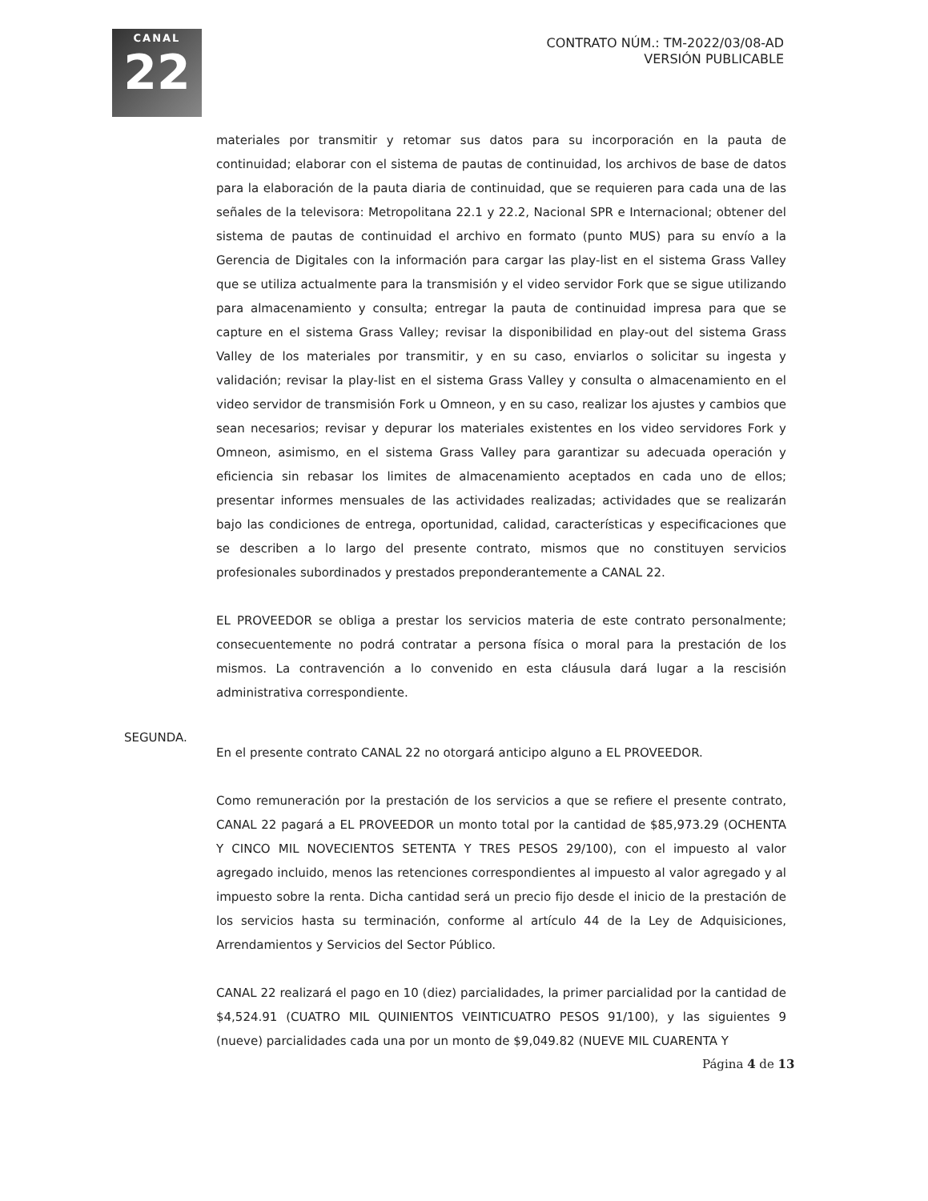CANAL
22
CONTRATO NÚM.: TM-2022/03/08-AD
VERSIÓN PUBLICABLE
materiales por transmitir y retomar sus datos para su incorporación en la pauta de continuidad; elaborar con el sistema de pautas de continuidad, los archivos de base de datos para la elaboración de la pauta diaria de continuidad, que se requieren para cada una de las señales de la televisora: Metropolitana 22.1 y 22.2, Nacional SPR e Internacional; obtener del sistema de pautas de continuidad el archivo en formato (punto MUS) para su envío a la Gerencia de Digitales con la información para cargar las play-list en el sistema Grass Valley que se utiliza actualmente para la transmisión y el video servidor Fork que se sigue utilizando para almacenamiento y consulta; entregar la pauta de continuidad impresa para que se capture en el sistema Grass Valley; revisar la disponibilidad en play-out del sistema Grass Valley de los materiales por transmitir, y en su caso, enviarlos o solicitar su ingesta y validación; revisar la play-list en el sistema Grass Valley y consulta o almacenamiento en el video servidor de transmisión Fork u Omneon, y en su caso, realizar los ajustes y cambios que sean necesarios; revisar y depurar los materiales existentes en los video servidores Fork y Omneon, asimismo, en el sistema Grass Valley para garantizar su adecuada operación y eficiencia sin rebasar los limites de almacenamiento aceptados en cada uno de ellos; presentar informes mensuales de las actividades realizadas; actividades que se realizarán bajo las condiciones de entrega, oportunidad, calidad, características y especificaciones que se describen a lo largo del presente contrato, mismos que no constituyen servicios profesionales subordinados y prestados preponderantemente a CANAL 22.
EL PROVEEDOR se obliga a prestar los servicios materia de este contrato personalmente; consecuentemente no podrá contratar a persona física o moral para la prestación de los mismos. La contravención a lo convenido en esta cláusula dará lugar a la rescisión administrativa correspondiente.
En el presente contrato CANAL 22 no otorgará anticipo alguno a EL PROVEEDOR.
Como remuneración por la prestación de los servicios a que se refiere el presente contrato, CANAL 22 pagará a EL PROVEEDOR un monto total por la cantidad de $85,973.29 (OCHENTA Y CINCO MIL NOVECIENTOS SETENTA Y TRES PESOS 29/100), con el impuesto al valor agregado incluido, menos las retenciones correspondientes al impuesto al valor agregado y al impuesto sobre la renta. Dicha cantidad será un precio fijo desde el inicio de la prestación de los servicios hasta su terminación, conforme al artículo 44 de la Ley de Adquisiciones, Arrendamientos y Servicios del Sector Público.
CANAL 22 realizará el pago en 10 (diez) parcialidades, la primer parcialidad por la cantidad de $4,524.91 (CUATRO MIL QUINIENTOS VEINTICUATRO PESOS 91/100), y las siguientes 9 (nueve) parcialidades cada una por un monto de $9,049.82 (NUEVE MIL CUARENTA Y
SEGUNDA.
Página 4 de 13